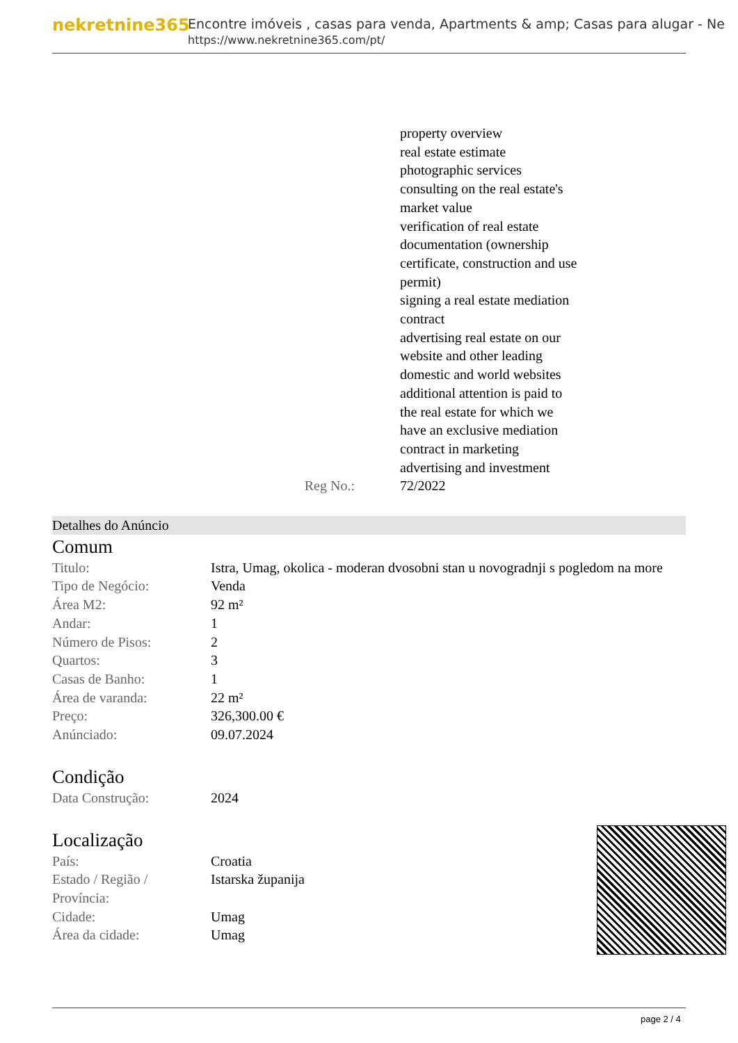nekretnine365
Encontre imóveis , casas para venda, Apartments & amp; Casas para alugar - Ne
https://www.nekretnine365.com/pt/
property overview
real estate estimate
photographic services
consulting on the real estate's
market value
verification of real estate
documentation (ownership
certificate, construction and use
permit)
signing a real estate mediation
contract
advertising real estate on our
website and other leading
domestic and world websites
additional attention is paid to
the real estate for which we
have an exclusive mediation
contract in marketing
advertising and investment
Reg No.: 72/2022
Detalhes do Anúncio
Comum
| Titulo: | Istra, Umag, okolica - moderan dvosobni stan u novogradnji s pogledom na more |
| Tipo de Negócio: | Venda |
| Área M2: | 92 m² |
| Andar: | 1 |
| Número de Pisos: | 2 |
| Quartos: | 3 |
| Casas de Banho: | 1 |
| Área de varanda: | 22 m² |
| Preço: | 326,300.00 € |
| Anúnciado: | 09.07.2024 |
Condição
| Data Construção: | 2024 |
Localização
| País: | Croatia |
| Estado / Região / Província: | Istarska županija |
| Cidade: | Umag |
| Área da cidade: | Umag |
page 2 / 4